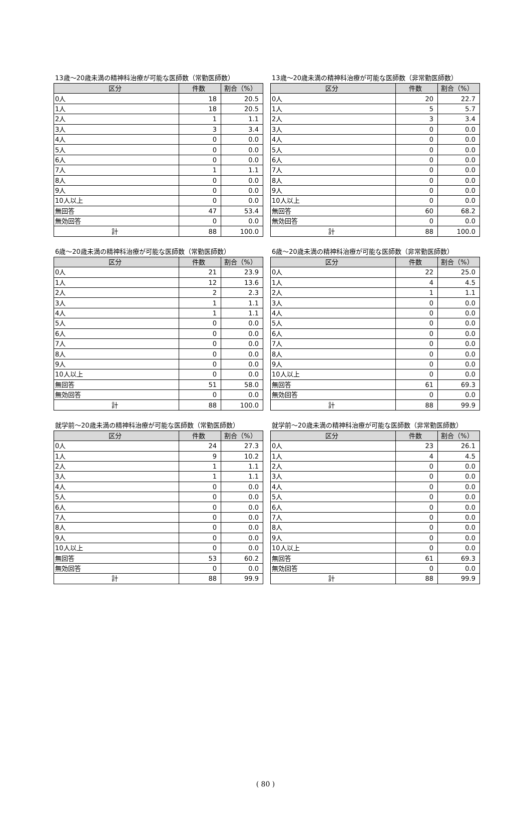13歳～20歳未満の精神科治療が可能な医師数（常勤医師数）
| 区分 | 件数 | 割合（%） |
| --- | --- | --- |
| 0人 | 18 | 20.5 |
| 1人 | 18 | 20.5 |
| 2人 | 1 | 1.1 |
| 3人 | 3 | 3.4 |
| 4人 | 0 | 0.0 |
| 5人 | 0 | 0.0 |
| 6人 | 0 | 0.0 |
| 7人 | 1 | 1.1 |
| 8人 | 0 | 0.0 |
| 9人 | 0 | 0.0 |
| 10人以上 | 0 | 0.0 |
| 無回答 | 47 | 53.4 |
| 無効回答 | 0 | 0.0 |
| 計 | 88 | 100.0 |
13歳～20歳未満の精神科治療が可能な医師数（非常勤医師数）
| 区分 | 件数 | 割合（%） |
| --- | --- | --- |
| 0人 | 20 | 22.7 |
| 1人 | 5 | 5.7 |
| 2人 | 3 | 3.4 |
| 3人 | 0 | 0.0 |
| 4人 | 0 | 0.0 |
| 5人 | 0 | 0.0 |
| 6人 | 0 | 0.0 |
| 7人 | 0 | 0.0 |
| 8人 | 0 | 0.0 |
| 9人 | 0 | 0.0 |
| 10人以上 | 0 | 0.0 |
| 無回答 | 60 | 68.2 |
| 無効回答 | 0 | 0.0 |
| 計 | 88 | 100.0 |
6歳～20歳未満の精神科治療が可能な医師数（常勤医師数）
| 区分 | 件数 | 割合（%） |
| --- | --- | --- |
| 0人 | 21 | 23.9 |
| 1人 | 12 | 13.6 |
| 2人 | 2 | 2.3 |
| 3人 | 1 | 1.1 |
| 4人 | 1 | 1.1 |
| 5人 | 0 | 0.0 |
| 6人 | 0 | 0.0 |
| 7人 | 0 | 0.0 |
| 8人 | 0 | 0.0 |
| 9人 | 0 | 0.0 |
| 10人以上 | 0 | 0.0 |
| 無回答 | 51 | 58.0 |
| 無効回答 | 0 | 0.0 |
| 計 | 88 | 100.0 |
6歳～20歳未満の精神科治療が可能な医師数（非常勤医師数）
| 区分 | 件数 | 割合（%） |
| --- | --- | --- |
| 0人 | 22 | 25.0 |
| 1人 | 4 | 4.5 |
| 2人 | 1 | 1.1 |
| 3人 | 0 | 0.0 |
| 4人 | 0 | 0.0 |
| 5人 | 0 | 0.0 |
| 6人 | 0 | 0.0 |
| 7人 | 0 | 0.0 |
| 8人 | 0 | 0.0 |
| 9人 | 0 | 0.0 |
| 10人以上 | 0 | 0.0 |
| 無回答 | 61 | 69.3 |
| 無効回答 | 0 | 0.0 |
| 計 | 88 | 99.9 |
就学前～20歳未満の精神科治療が可能な医師数（常勤医師数）
| 区分 | 件数 | 割合（%） |
| --- | --- | --- |
| 0人 | 24 | 27.3 |
| 1人 | 9 | 10.2 |
| 2人 | 1 | 1.1 |
| 3人 | 1 | 1.1 |
| 4人 | 0 | 0.0 |
| 5人 | 0 | 0.0 |
| 6人 | 0 | 0.0 |
| 7人 | 0 | 0.0 |
| 8人 | 0 | 0.0 |
| 9人 | 0 | 0.0 |
| 10人以上 | 0 | 0.0 |
| 無回答 | 53 | 60.2 |
| 無効回答 | 0 | 0.0 |
| 計 | 88 | 99.9 |
就学前～20歳未満の精神科治療が可能な医師数（非常勤医師数）
| 区分 | 件数 | 割合（%） |
| --- | --- | --- |
| 0人 | 23 | 26.1 |
| 1人 | 4 | 4.5 |
| 2人 | 0 | 0.0 |
| 3人 | 0 | 0.0 |
| 4人 | 0 | 0.0 |
| 5人 | 0 | 0.0 |
| 6人 | 0 | 0.0 |
| 7人 | 0 | 0.0 |
| 8人 | 0 | 0.0 |
| 9人 | 0 | 0.0 |
| 10人以上 | 0 | 0.0 |
| 無回答 | 61 | 69.3 |
| 無効回答 | 0 | 0.0 |
| 計 | 88 | 99.9 |
( 80 )